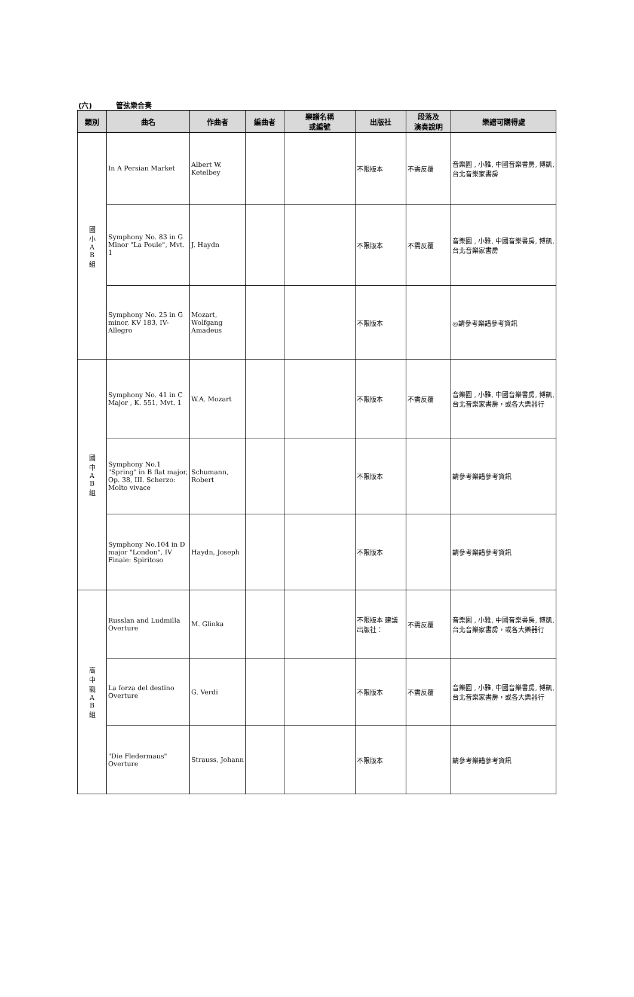(六) 管弦樂合奏
| 類別 | 曲名 | 作曲者 | 編曲者 | 樂譜名稱 或編號 | 出版社 | 段落及 演奏說明 | 樂譜可購得處 |
| --- | --- | --- | --- | --- | --- | --- | --- |
| 國 小 A B 組 | In A Persian Market | Albert W. Ketelbey | | | 不限版本 | 不需反覆 | 音樂園 , 小雅, 中國音樂書房, 博凱, 台北音樂家書房 |
| | Symphony No. 83 in G Minor "La Poule", Mvt. 1 | J. Haydn | | | 不限版本 | 不需反覆 | 音樂園 , 小雅, 中國音樂書房, 博凱, 台北音樂家書房 |
| | Symphony No. 25 in G minor, KV 183, IV- Allegro | Mozart, Wolfgang Amadeus | | | 不限版本 | | ◎請參考樂譜參考資訊 |
| 國 中 A B 組 | Symphony No. 41 in C Major , K. 551, Mvt. 1 | W.A. Mozart | | | 不限版本 | 不需反覆 | 音樂園 , 小雅, 中國音樂書房, 博凱, 台北音樂家書房，或各大樂器行 |
| | Symphony No.1 "Spring" in B flat major, Op. 38, III. Scherzo: Molto vivace | Schumann, Robert | | | 不限版本 | | 請參考樂譜參考資訊 |
| | Symphony No.104 in D major "London", IV Finale: Spiritoso | Haydn, Joseph | | | 不限版本 | | 請參考樂譜參考資訊 |
| 高 中 職 A B 組 | Russlan and Ludmilla Overture | M. Glinka | | | 不限版本 建議出版社： | 不需反覆 | 音樂園 , 小雅, 中國音樂書房, 博凱, 台北音樂家書房，或各大樂器行 |
| | La forza del destino Overture | G. Verdi | | | 不限版本 | 不需反覆 | 音樂園 , 小雅, 中國音樂書房, 博凱, 台北音樂家書房，或各大樂器行 |
| | "Die Fledermaus" Overture | Strauss, Johann | | | 不限版本 | | 請參考樂譜參考資訊 |